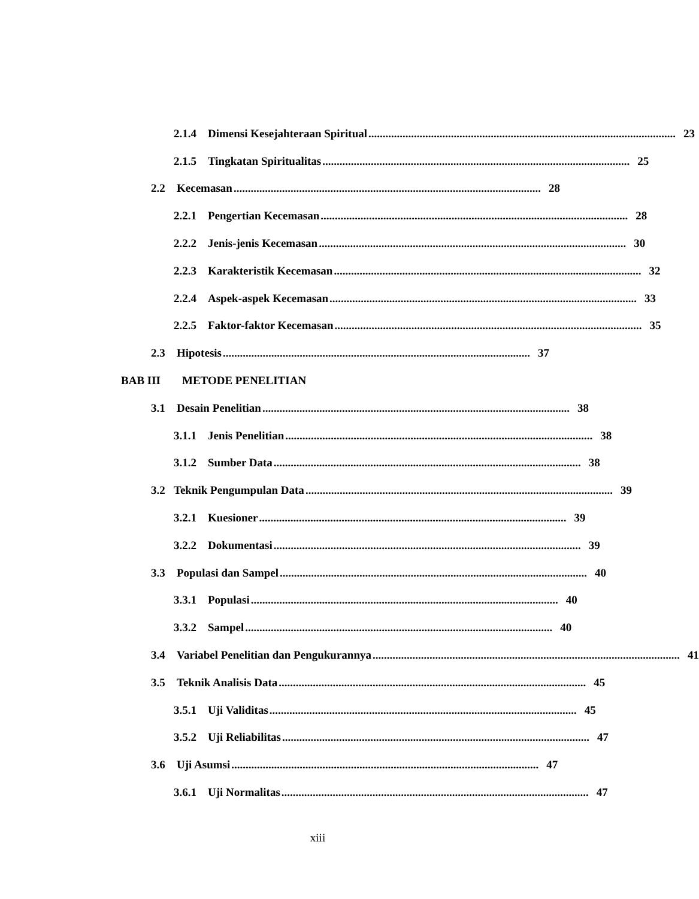2.1.4 Dimensi Kesejahteraan Spiritual............................................................................................................ 23
2.1.5 Tingkatan Spiritualitas............................................................................................................ 25
2.2 Kecemasan............................................................................................................ 28
2.2.1 Pengertian Kecemasan............................................................................................................ 28
2.2.2 Jenis-jenis Kecemasan............................................................................................................ 30
2.2.3 Karakteristik Kecemasan............................................................................................................ 32
2.2.4 Aspek-aspek Kecemasan............................................................................................................ 33
2.2.5 Faktor-faktor Kecemasan............................................................................................................ 35
2.3 Hipotesis............................................................................................................ 37
BAB III METODE PENELITIAN
3.1 Desain Penelitian............................................................................................................ 38
3.1.1 Jenis Penelitian............................................................................................................ 38
3.1.2 Sumber Data............................................................................................................ 38
3.2 Teknik Pengumpulan Data............................................................................................................ 39
3.2.1 Kuesioner............................................................................................................ 39
3.2.2 Dokumentasi............................................................................................................ 39
3.3 Populasi dan Sampel............................................................................................................ 40
3.3.1 Populasi............................................................................................................ 40
3.3.2 Sampel............................................................................................................ 40
3.4 Variabel Penelitian dan Pengukurannya............................................................................................................ 41
3.5 Teknik Analisis Data............................................................................................................ 45
3.5.1 Uji Validitas............................................................................................................ 45
3.5.2 Uji Reliabilitas............................................................................................................ 47
3.6 Uji Asumsi............................................................................................................ 47
3.6.1 Uji Normalitas............................................................................................................ 47
xiii